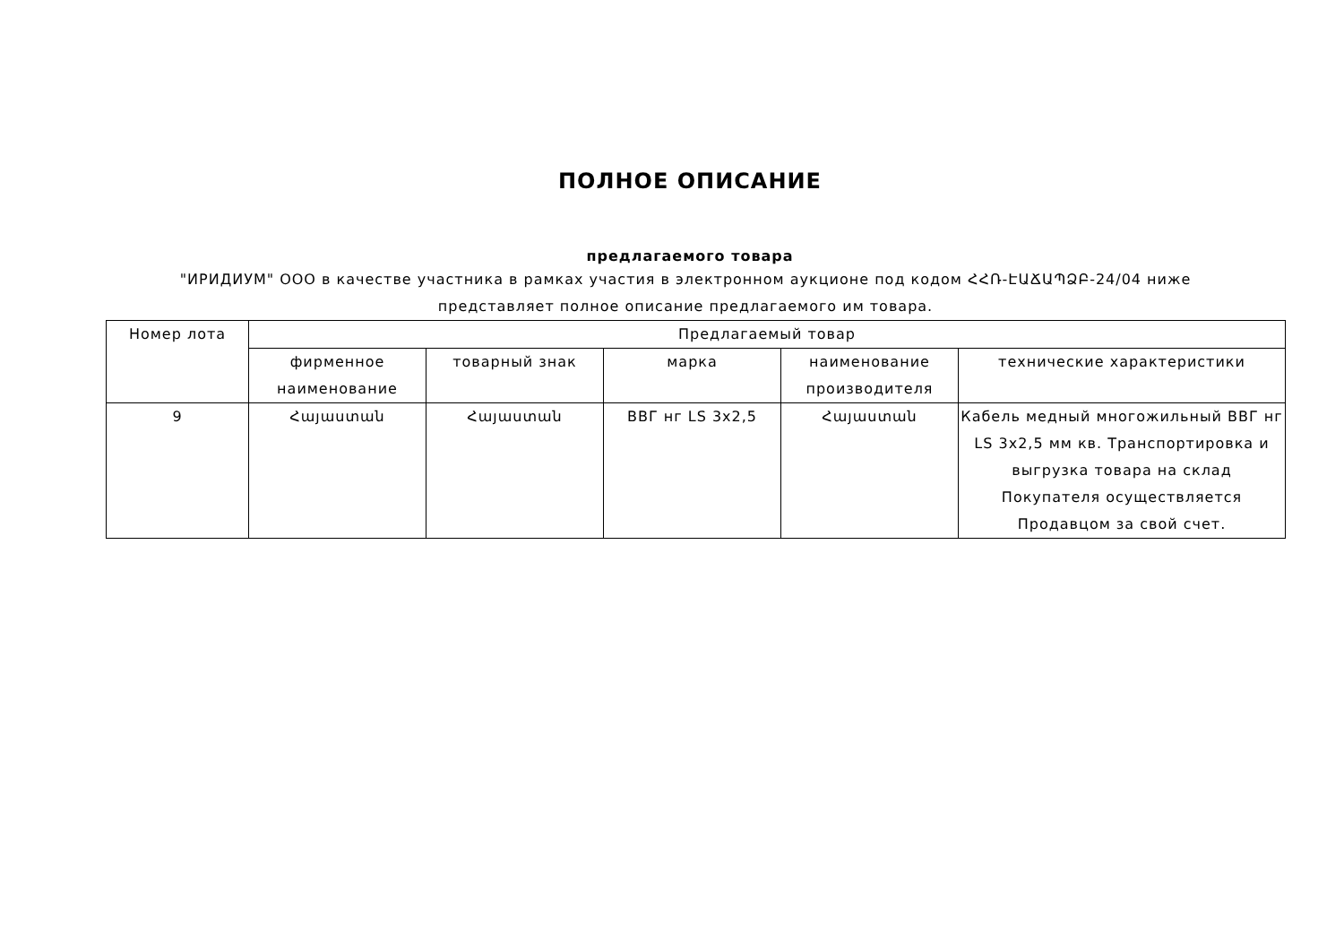ПОЛНОЕ ОПИСАНИЕ
предлагаемого товара
"ИРИДИУМ" ООО в качестве участника в рамках участия в электронном аукционе под кодом ՀՀՌ-ԷԱՃԱՊՁԲ-24/04 ниже представляет полное описание предлагаемого им товара.
| Номер лота | Предлагаемый товар | | | | |
| --- | --- | --- | --- | --- | --- |
| | фирменное наименование | товарный знак | марка | наименование производителя | технические характеристики |
| 9 | Հայաստան | Հայաստան | ВВГ нг LS 3x2,5 | Հայաստան | Кабель медный многожильный ВВГ нг LS 3x2,5 мм кв. Транспортировка и выгрузка товара на склад Покупателя осуществляется Продавцом за свой счет. |